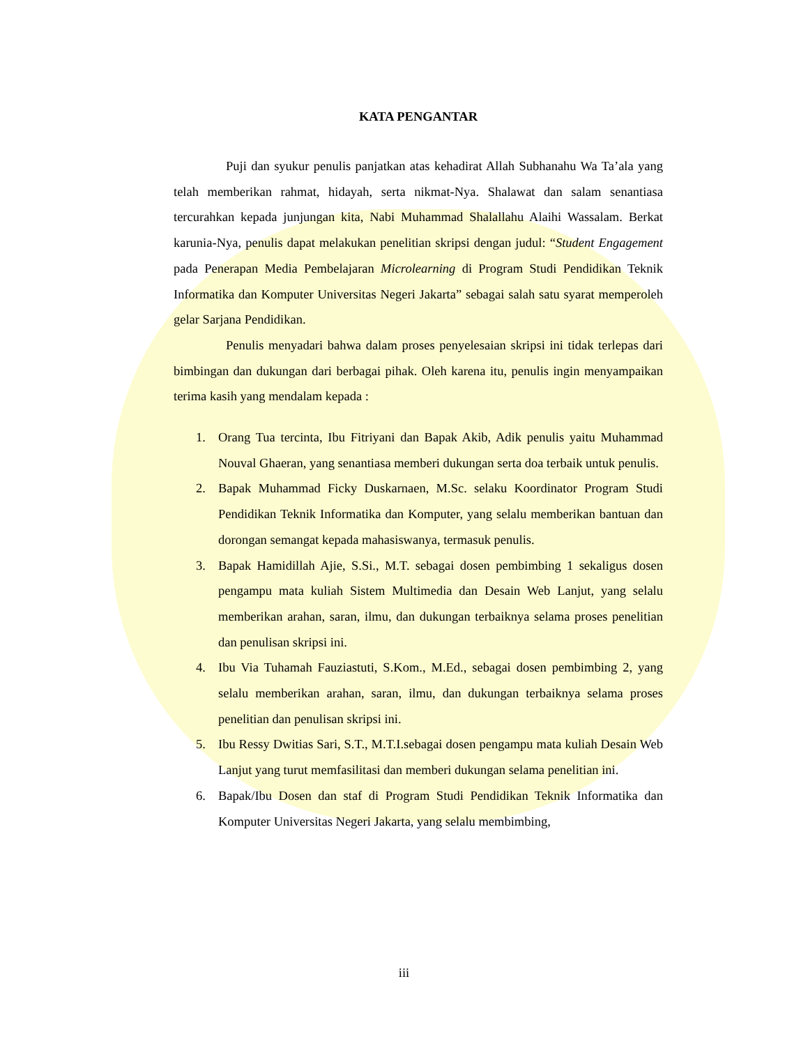KATA PENGANTAR
Puji dan syukur penulis panjatkan atas kehadirat Allah Subhanahu Wa Ta’ala yang telah memberikan rahmat, hidayah, serta nikmat-Nya. Shalawat dan salam senantiasa tercurahkan kepada junjungan kita, Nabi Muhammad Shalallahu Alaihi Wassalam. Berkat karunia-Nya, penulis dapat melakukan penelitian skripsi dengan judul: “Student Engagement pada Penerapan Media Pembelajaran Microlearning di Program Studi Pendidikan Teknik Informatika dan Komputer Universitas Negeri Jakarta” sebagai salah satu syarat memperoleh gelar Sarjana Pendidikan.
Penulis menyadari bahwa dalam proses penyelesaian skripsi ini tidak terlepas dari bimbingan dan dukungan dari berbagai pihak. Oleh karena itu, penulis ingin menyampaikan terima kasih yang mendalam kepada :
1. Orang Tua tercinta, Ibu Fitriyani dan Bapak Akib, Adik penulis yaitu Muhammad Nouval Ghaeran, yang senantiasa memberi dukungan serta doa terbaik untuk penulis.
2. Bapak Muhammad Ficky Duskarnaen, M.Sc. selaku Koordinator Program Studi Pendidikan Teknik Informatika dan Komputer, yang selalu memberikan bantuan dan dorongan semangat kepada mahasiswanya, termasuk penulis.
3. Bapak Hamidillah Ajie, S.Si., M.T. sebagai dosen pembimbing 1 sekaligus dosen pengampu mata kuliah Sistem Multimedia dan Desain Web Lanjut, yang selalu memberikan arahan, saran, ilmu, dan dukungan terbaiknya selama proses penelitian dan penulisan skripsi ini.
4. Ibu Via Tuhamah Fauziastuti, S.Kom., M.Ed., sebagai dosen pembimbing 2, yang selalu memberikan arahan, saran, ilmu, dan dukungan terbaiknya selama proses penelitian dan penulisan skripsi ini.
5. Ibu Ressy Dwitias Sari, S.T., M.T.I.sebagai dosen pengampu mata kuliah Desain Web Lanjut yang turut memfasilitasi dan memberi dukungan selama penelitian ini.
6. Bapak/Ibu Dosen dan staf di Program Studi Pendidikan Teknik Informatika dan Komputer Universitas Negeri Jakarta, yang selalu membimbing,
iii